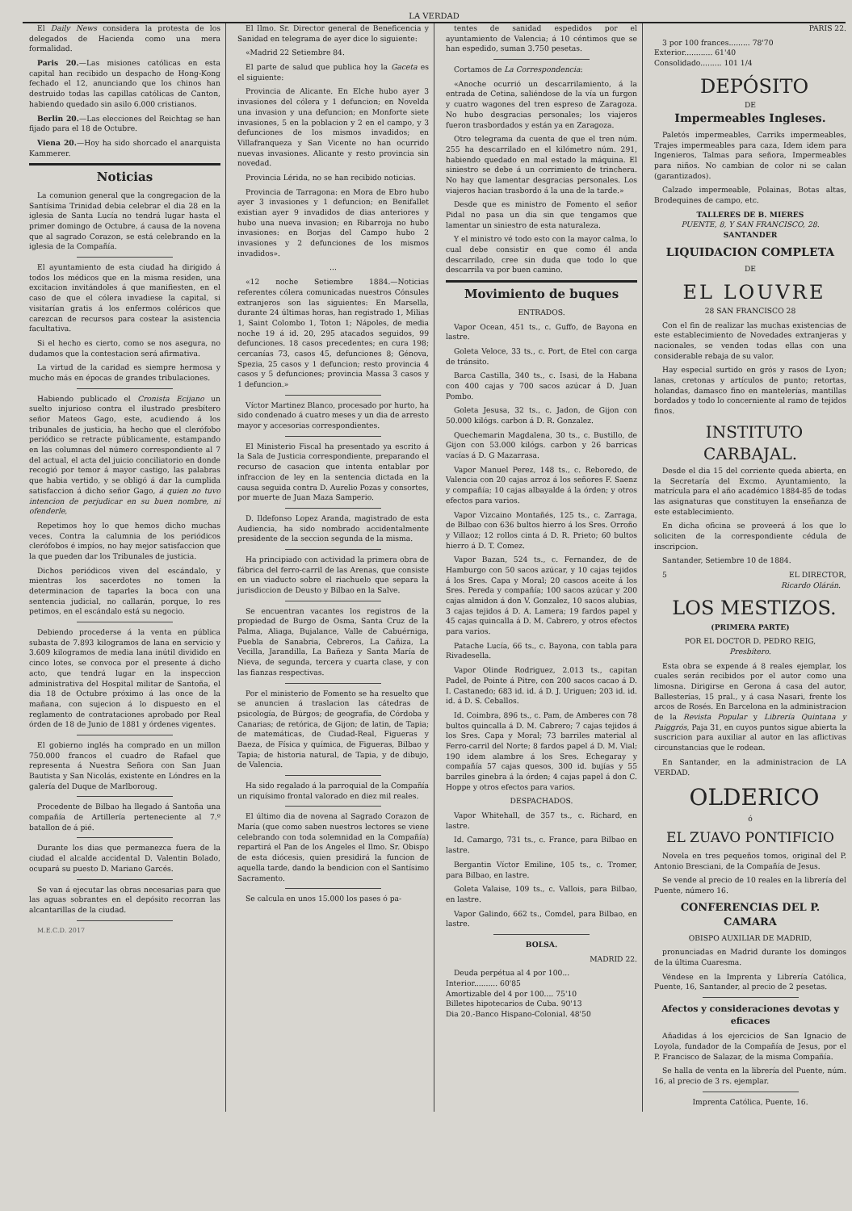LA VERDAD
El Daily News considera la protesta de los delegados de Hacienda como una mera formalidad.
Paris 20.—Las misiones católicas en esta capital han recibido un despacho de Hong-Kong fechado el 12, anunciando que los chinos han destruido todas las capillas católicas de Canton, habiendo quedado sin asilo 6.000 cristianos.
Berlin 20.—Las elecciones del Reichtag se han fijado para el 18 de Octubre.
Viena 20.—Hoy ha sido shorcado el anarquista Kammerer.
Noticias
La comunion general que la congregacion de la Santísima Trinidad debia celebrar el dia 28 en la iglesia de Santa Lucía no tendrá lugar hasta el primer domingo de Octubre, á causa de la novena que al sagrado Corazon, se está celebrando en la iglesia de la Compañía.
El ayuntamiento de esta ciudad ha dirigido á todos los médicos que en la misma residen, una excitacion invitándoles á que manifiesten, en el caso de que el cólera invadiese la capital, si visitarían gratis á los enfermos coléricos que carezcan de recursos para costear la asistencia facultativa.
Si el hecho es cierto, como se nos asegura, no dudamos que la contestacion será afirmativa.
La virtud de la caridad es siempre hermosa y mucho más en épocas de grandes tribulaciones.
Habiendo publicado el Cronista Ecijano un suelto injurioso contra el ilustrado presbítero señor Mateos Gago, este, acudiendo á los tribunales de justicia, ha hecho que el clerófobo periódico se retracte públicamente, estampando en las columnas del número correspondiente al 7 del actual, el acta del juicio conciliatorio en donde recogió por temor á mayor castigo, las palabras que habia vertido, y se obligó á dar la cumplida satisfaccion á dicho señor Gago, á quien no tuvo intencion de perjudicar en su buen nombre, ni ofenderle,
Repetimos hoy lo que hemos dicho muchas veces. Contra la calumnia de los periódicos clerófobos é impíos, no hay mejor satisfaccion que la que pueden dar los Tribunales de justicia.
Dichos periódicos viven del escándalo, y mientras los sacerdotes no tomen la determinacion de taparles la boca con una sentencia judicial, no callarán, porque, lo res petimos, en el escándalo está su negocio.
Debiendo procederse á la venta en pública subasta de 7.893 kilogramos de lana en servicio y 3.609 kilogramos de media lana inútil dividido en cinco lotes, se convoca por el presente á dicho acto, que tendrá lugar en la inspeccion administrativa del Hospital militar de Santoña, el dia 18 de Octubre próximo á las once de la mañana, con sujecion á lo dispuesto en el reglamento de contrataciones aprobado por Real órden de 18 de Junio de 1881 y órdenes vigentes.
El gobierno inglés ha comprado en un millon 750.000 francos el cuadro de Rafael que representa á Nuestra Señora con San Juan Bautista y San Nicolás, existente en Lóndres en la galería del Duque de Marlboroug.
Procedente de Bilbao ha llegado á Santoña una compañía de Artillería perteneciente al 7.º batallon de á pié.
Durante los dias que permanezca fuera de la ciudad el alcalde accidental D. Valentin Bolado, ocupará su puesto D. Mariano Garcés.
Se van á ejecutar las obras necesarias para que las aguas sobrantes en el depósito recorran las alcantarillas de la ciudad.
M.E.C.D. 2017
El Ilmo. Sr. Director general de Beneficencia y Sanidad en telegrama de ayer dice lo siguiente:
«Madrid 22 Setiembre 84.
El parte de salud que publica hoy la Gaceta es el siguiente:
Provincia de Alicante. En Elche hubo ayer 3 invasiones del cólera y 1 defuncion; en Novelda una invasion y una defuncion; en Monforte siete invasiones, 5 en la poblacion y 2 en el campo, y 3 defunciones de los mismos invadidos; en Villafranqueza y San Vicente no han ocurrido nuevas invasiones. Alicante y resto provincia sin novedad.
Provincia Lérida, no se han recibido noticias.
Provincia de Tarragona: en Mora de Ebro hubo ayer 3 invasiones y 1 defuncion; en Benifallet existian ayer 9 invadidos de dias anteriores y hubo una nueva invasion; en Ribarroja no hubo invasiones: en Borjas del Campo hubo 2 invasiones y 2 defunciones de los mismos invadidos».
...
«12 noche Setiembre 1884.—Noticias referentes cólera comunicadas nuestros Cónsules extranjeros son las siguientes: En Marsella, durante 24 últimas horas, han registrado 1, Milias 1, Saint Colombo 1, Toton 1; Nápoles, de media noche 19 á id. 20, 295 atacados seguidos, 99 defunciones. 18 casos precedentes; en cura 198; cercanías 73, casos 45, defunciones 8; Génova, Spezia, 25 casos y 1 defuncion; resto provincia 4 casos y 5 defunciones; provincia Massa 3 casos y 1 defuncion.»
Víctor Martinez Blanco, procesado por hurto, ha sido condenado á cuatro meses y un dia de arresto mayor y accesorias correspondientes.
El Ministerio Fiscal ha presentado ya escrito á la Sala de Justicia correspondiente, preparando el recurso de casacion que intenta entablar por infraccion de ley en la sentencia dictada en la causa seguida contra D. Aurelio Pozas y consortes, por muerte de Juan Maza Samperio.
D. Ildefonso Lopez Aranda, magistrado de esta Audiencia, ha sido nombrado accidentalmente presidente de la seccion segunda de la misma.
Ha principiado con actividad la primera obra de fábrica del ferro-carril de las Arenas, que consiste en un viaducto sobre el riachuelo que separa la jurisdiccion de Deusto y Bilbao en la Salve.
Se encuentran vacantes los registros de la propiedad de Burgo de Osma, Santa Cruz de la Palma, Aliaga, Bujalance, Valle de Cabuérniga, Puebla de Sanabria, Cebreros, La Cañiza, La Vecilla, Jarandilla, La Bañeza y Santa María de Nieva, de segunda, tercera y cuarta clase, y con las fianzas respectivas.
Por el ministerio de Fomento se ha resuelto que se anuncien á traslacion las cátedras de psicología, de Búrgos; de geografía, de Córdoba y Canarias; de retórica, de Gijon; de latin, de Tapia; de matemáticas, de Ciudad-Real, Figueras y Baeza, de Física y química, de Figueras, Bilbao y Tapia; de historia natural, de Tapia, y de dibujo, de Valencia.
Ha sido regalado á la parroquial de la Compañía un riquísimo frontal valorado en diez mil reales.
El último dia de novena al Sagrado Corazon de María (que como saben nuestros lectores se viene celebrando con toda solemnidad en la Compañía) repartirá el Pan de los Angeles el Ilmo. Sr. Obispo de esta diócesis, quien presidirá la funcion de aquella tarde, dando la bendicion con el Santísimo Sacramento.
Se calcula en unos 15.000 los pases ó pa-
tentes de sanidad espedidos por el ayuntamiento de Valencia; á 10 céntimos que se han espedido, suman 3.750 pesetas.
Cortamos de La Correspondencia:
«Anoche ocurrió un descarrilamiento, á la entrada de Cetina, saliéndose de la vía un furgon y cuatro wagones del tren espreso de Zaragoza. No hubo desgracias personales; los viajeros fueron trasbordados y están ya en Zaragoza.
Otro telegrama da cuenta de que el tren núm. 255 ha descarrilado en el kilómetro núm. 291, habiendo quedado en mal estado la máquina. El siniestro se debe á un corrimiento de trinchera. No hay que lamentar desgracias personales. Los viajeros hacian trasbordo á la una de la tarde.»
Desde que es ministro de Fomento el señor Pidal no pasa un dia sin que tengamos que lamentar un siniestro de esta naturaleza.
Y el ministro vé todo esto con la mayor calma, lo cual debe consistir en que como él anda descarrilado, cree sin duda que todo lo que descarrila va por buen camino.
Movimiento de buques
ENTRADOS.
Vapor Ocean, 451 ts., c. Guffo, de Bayona en lastre.
Goleta Veloce, 33 ts., c. Port, de Etel con carga de tránsito.
Barca Castilla, 340 ts., c. Isasi, de la Habana con 400 cajas y 700 sacos azúcar á D. Juan Pombo.
Goleta Jesusa, 32 ts., c. Jadon, de Gijon con 50.000 kilógs. carbon á D. R. Gonzalez.
Quechemarin Magdalena, 30 ts., c. Bustillo, de Gijon con 53.000 kilógs. carbon y 26 barricas vacías á D. G Mazarrasa.
Vapor Manuel Perez, 148 ts., c. Reboredo, de Valencia con 20 cajas arroz á los señores F. Saenz y compañía; 10 cajas albayalde á la órden; y otros efectos para varios.
Vapor Vizcaino Montañés, 125 ts., c. Zarraga, de Bilbao con 636 bultos hierro á los Sres. Orroño y Villaoz; 12 rollos cinta á D. R. Prieto; 60 bultos hierro á D. T. Comez.
Vapor Bazan, 524 ts., c. Fernandez, de de Hamburgo con 50 sacos azúcar, y 10 cajas tejidos á los Sres. Capa y Moral; 20 cascos aceite á los Sres. Pereda y compañía; 100 sacos azúcar y 200 cajas almidon á don V. Gonzalez, 10 sacos alubias, 3 cajas tejidos á D. A. Lamera; 19 fardos papel y 45 cajas quincalla á D. M. Cabrero, y otros efectos para varios.
Patache Lucía, 66 ts., c. Bayona, con tabla para Rivadesella.
Vapor Olinde Rodriguez, 2.013 ts., capitan Padel, de Pointe á Pitre, con 200 sacos cacao á D. I. Castanedo; 683 id. id. á D. J. Uriguen; 203 id. id. id. á D. S. Ceballos.
Id. Coimbra, 896 ts., c. Pam, de Amberes con 78 bultos quincalla á D. M. Cabrero; 7 cajas tejidos á los Sres. Capa y Moral; 73 barriles material al Ferro-carril del Norte; 8 fardos papel á D. M. Vial; 190 idem alambre á los Sres. Echegaray y compañía 57 cajas quesos, 300 id. bujías y 55 barriles ginebra á la órden; 4 cajas papel á don C. Hoppe y otros efectos para varios.
DESPACHADOS.
Vapor Whitehall, de 357 ts., c. Richard, en lastre.
Id. Camargo, 731 ts., c. France, para Bilbao en lastre.
Bergantin Víctor Emiline, 105 ts., c. Tromer, para Bilbao, en lastre.
Goleta Valaise, 109 ts., c. Vallois, para Bilbao, en lastre.
Vapor Galindo, 662 ts., Comdel, para Bilbao, en lastre.
BOLSA.
MADRID 22.
Deuda perpétua al 4 por 100...
Interior.......... 60'85
Amortizable del 4 por 100.... 75'10
Billetes hipotecarios de Cuba. 90'13
Dia 20.-Banco Hispano-Colonial. 48'50
PARIS 22.
3 por 100 frances......... 78'70
Exterior............ 61'40
Consolidado......... 101 1/4
DEPÓSITO
DE
Impermeables Ingleses.
Paletós impermeables, Carriks impermeables, Trajes impermeables para caza, Idem idem para Ingenieros, Talmas para señora, Impermeables para niños. No cambian de color ni se calan (garantizados).
Calzado impermeable, Polainas, Botas altas, Brodequines de campo, etc.
TALLERES DE B. MIERES
PUENTE, 8, Y SAN FRANCISCO, 28.
SANTANDER
LIQUIDACION COMPLETA
DE
EL LOUVRE
28 SAN FRANCISCO 28
Con el fin de realizar las muchas existencias de este establecimiento de Novedades extranjeras y nacionales, se venden todas ellas con una considerable rebaja de su valor.
Hay especial surtido en grós y rasos de Lyon; lanas, cretonas y artículos de punto; retortas, holandas, damasco fino en mantelerías, mantillas bordados y todo lo concerniente al ramo de tejidos finos.
INSTITUTO CARBAJAL.
Desde el dia 15 del corriente queda abierta, en la Secretaría del Excmo. Ayuntamiento, la matrícula para el año académico 1884-85 de todas las asignaturas que constituyen la enseñanza de este establecimiento.
En dicha oficina se proveerá á los que lo soliciten de la correspondiente cédula de inscripcion.
Santander, Setiembre 10 de 1884.
5 EL DIRECTOR,
Ricardo Olárán.
LOS MESTIZOS.
(PRIMERA PARTE)
POR EL DOCTOR D. PEDRO REIG,
Presbítero.
Esta obra se expende á 8 reales ejemplar, los cuales serán recibidos por el autor como una limosna. Dirigirse en Gerona á casa del autor, Ballesterías, 15 pral., y á casa Nasari, frente los arcos de Rosés. En Barcelona en la administracion de la Revista Popular y Librería Quintana y Paiggrós, Paja 31, en cuyos puntos sigue abierta la suscricion para auxiliar al autor en las aflictivas circunstancias que le rodean.
En Santander, en la administracion de LA VERDAD.
OLDERICO
ó
EL ZUAVO PONTIFICIO
Novela en tres pequeños tomos, original del P. Antonio Bresciani, de la Compañía de Jesus.
Se vende al precio de 10 reales en la librería del Puente, número 16.
CONFERENCIAS DEL P. CAMARA
OBISPO AUXILIAR DE MADRID,
pronunciadas en Madrid durante los domingos de la última Cuaresma.
Véndese en la Imprenta y Librería Católica, Puente, 16, Santander, al precio de 2 pesetas.
Afectos y consideraciones devotas y eficaces
Añadidas á los ejercicios de San Ignacio de Loyola, fundador de la Compañía de Jesus, por el P. Francisco de Salazar, de la misma Compañía.
Se halla de venta en la librería del Puente, núm. 16, al precio de 3 rs. ejemplar.
Imprenta Católica, Puente, 16.